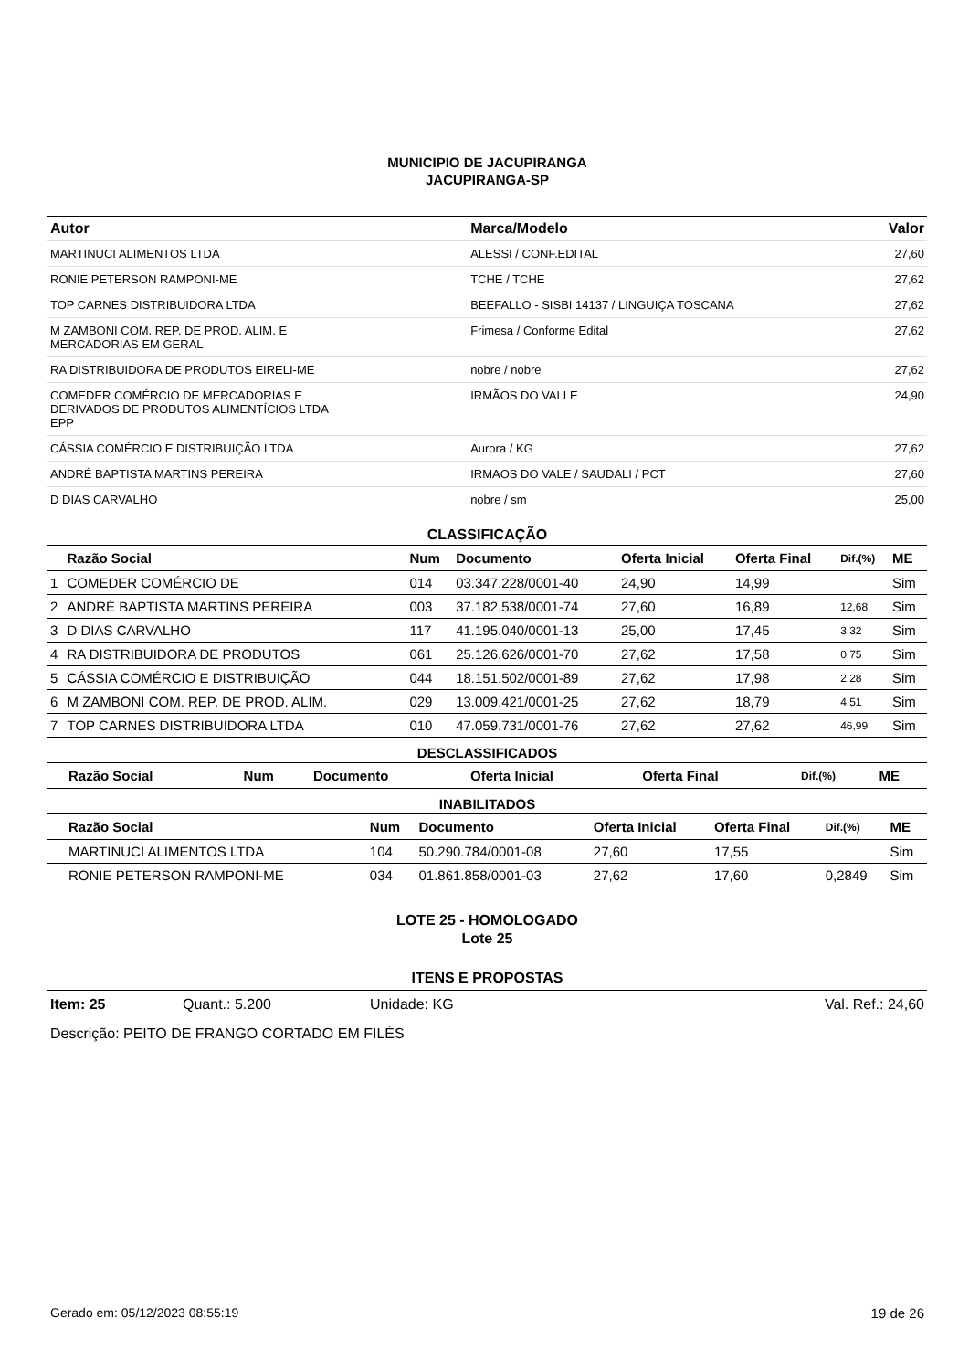MUNICIPIO DE JACUPIRANGA
JACUPIRANGA-SP
| Autor | Marca/Modelo | Valor |
| --- | --- | --- |
| MARTINUCI ALIMENTOS LTDA | ALESSI / CONF.EDITAL | 27,60 |
| RONIE PETERSON RAMPONI-ME | TCHE / TCHE | 27,62 |
| TOP CARNES DISTRIBUIDORA LTDA | BEEFALLO - SISBI 14137 / LINGUIÇA TOSCANA | 27,62 |
| M ZAMBONI COM. REP. DE PROD. ALIM. E MERCADORIAS EM GERAL | Frimesa / Conforme Edital | 27,62 |
| RA DISTRIBUIDORA DE PRODUTOS EIRELI-ME | nobre / nobre | 27,62 |
| COMEDER COMÉRCIO DE MERCADORIAS E DERIVADOS DE PRODUTOS ALIMENTÍCIOS LTDA EPP | IRMÃOS DO VALLE | 24,90 |
| CÁSSIA COMÉRCIO E DISTRIBUIÇÃO LTDA | Aurora / KG | 27,62 |
| ANDRÉ BAPTISTA MARTINS PEREIRA | IRMAOS DO VALE / SAUDALI / PCT | 27,60 |
| D DIAS CARVALHO | nobre / sm | 25,00 |
CLASSIFICAÇÃO
| | Razão Social | Num | Documento | Oferta Inicial | Oferta Final | Dif.(%) | ME |
| --- | --- | --- | --- | --- | --- | --- | --- |
| 1 | COMEDER COMÉRCIO DE | 014 | 03.347.228/0001-40 | 24,90 | 14,99 | | Sim |
| 2 | ANDRÉ BAPTISTA MARTINS PEREIRA | 003 | 37.182.538/0001-74 | 27,60 | 16,89 | 12,68 | Sim |
| 3 | D DIAS CARVALHO | 117 | 41.195.040/0001-13 | 25,00 | 17,45 | 3,32 | Sim |
| 4 | RA DISTRIBUIDORA DE PRODUTOS | 061 | 25.126.626/0001-70 | 27,62 | 17,58 | 0,75 | Sim |
| 5 | CÁSSIA COMÉRCIO E DISTRIBUIÇÃO | 044 | 18.151.502/0001-89 | 27,62 | 17,98 | 2,28 | Sim |
| 6 | M ZAMBONI COM. REP. DE PROD. ALIM. | 029 | 13.009.421/0001-25 | 27,62 | 18,79 | 4,51 | Sim |
| 7 | TOP CARNES DISTRIBUIDORA LTDA | 010 | 47.059.731/0001-76 | 27,62 | 27,62 | 46,99 | Sim |
DESCLASSIFICADOS
| | Razão Social | Num | Documento | Oferta Inicial | Oferta Final | Dif.(%) | ME |
| --- | --- | --- | --- | --- | --- | --- | --- |
INABILITADOS
| | Razão Social | Num | Documento | Oferta Inicial | Oferta Final | Dif.(%) | ME |
| --- | --- | --- | --- | --- | --- | --- | --- |
| | MARTINUCI ALIMENTOS LTDA | 104 | 50.290.784/0001-08 | 27,60 | 17,55 | | Sim |
| | RONIE PETERSON RAMPONI-ME | 034 | 01.861.858/0001-03 | 27,62 | 17,60 | 0,2849 | Sim |
LOTE 25 - HOMOLOGADO
Lote 25
ITENS E PROPOSTAS
Item: 25 Quant.: 5.200 Unidade: KG Val. Ref.: 24,60
Descrição: PEITO DE FRANGO CORTADO EM FILÉS
Gerado em: 05/12/2023 08:55:19 19 de 26